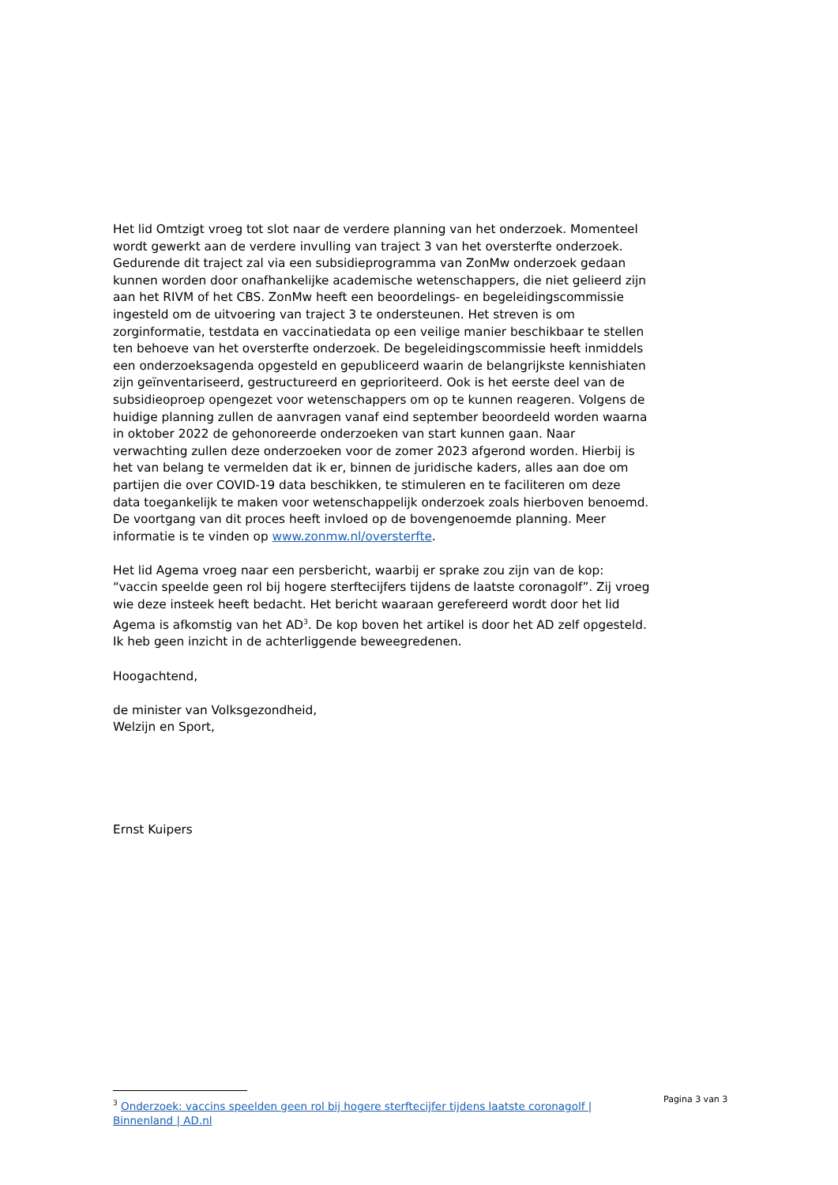Het lid Omtzigt vroeg tot slot naar de verdere planning van het onderzoek. Momenteel wordt gewerkt aan de verdere invulling van traject 3 van het oversterfte onderzoek. Gedurende dit traject zal via een subsidieprogramma van ZonMw onderzoek gedaan kunnen worden door onafhankelijke academische wetenschappers, die niet gelieerd zijn aan het RIVM of het CBS. ZonMw heeft een beoordelings- en begeleidingscommissie ingesteld om de uitvoering van traject 3 te ondersteunen. Het streven is om zorginformatie, testdata en vaccinatiedata op een veilige manier beschikbaar te stellen ten behoeve van het oversterfte onderzoek. De begeleidingscommissie heeft inmiddels een onderzoeksagenda opgesteld en gepubliceerd waarin de belangrijkste kennishiaten zijn geïnventariseerd, gestructureerd en geprioriteerd. Ook is het eerste deel van de subsidieoproep opengezet voor wetenschappers om op te kunnen reageren. Volgens de huidige planning zullen de aanvragen vanaf eind september beoordeeld worden waarna in oktober 2022 de gehonoreerde onderzoeken van start kunnen gaan. Naar verwachting zullen deze onderzoeken voor de zomer 2023 afgerond worden. Hierbij is het van belang te vermelden dat ik er, binnen de juridische kaders, alles aan doe om partijen die over COVID-19 data beschikken, te stimuleren en te faciliteren om deze data toegankelijk te maken voor wetenschappelijk onderzoek zoals hierboven benoemd. De voortgang van dit proces heeft invloed op de bovengenoemde planning. Meer informatie is te vinden op www.zonmw.nl/oversterfte.
Het lid Agema vroeg naar een persbericht, waarbij er sprake zou zijn van de kop: “vaccin speelde geen rol bij hogere sterftecijfers tijdens de laatste coronagolf”. Zij vroeg wie deze insteek heeft bedacht. Het bericht waaraan gerefereerd wordt door het lid Agema is afkomstig van het AD<sup>3</sup>. De kop boven het artikel is door het AD zelf opgesteld. Ik heb geen inzicht in de achterliggende beweegredenen.
Hoogachtend,
de minister van Volksgezondheid,
Welzijn en Sport,
Ernst Kuipers
<sup>3</sup> Onderzoek: vaccins speelden geen rol bij hogere sterftecijfer tijdens laatste coronagolf | Binnenland | AD.nl
Pagina 3 van 3